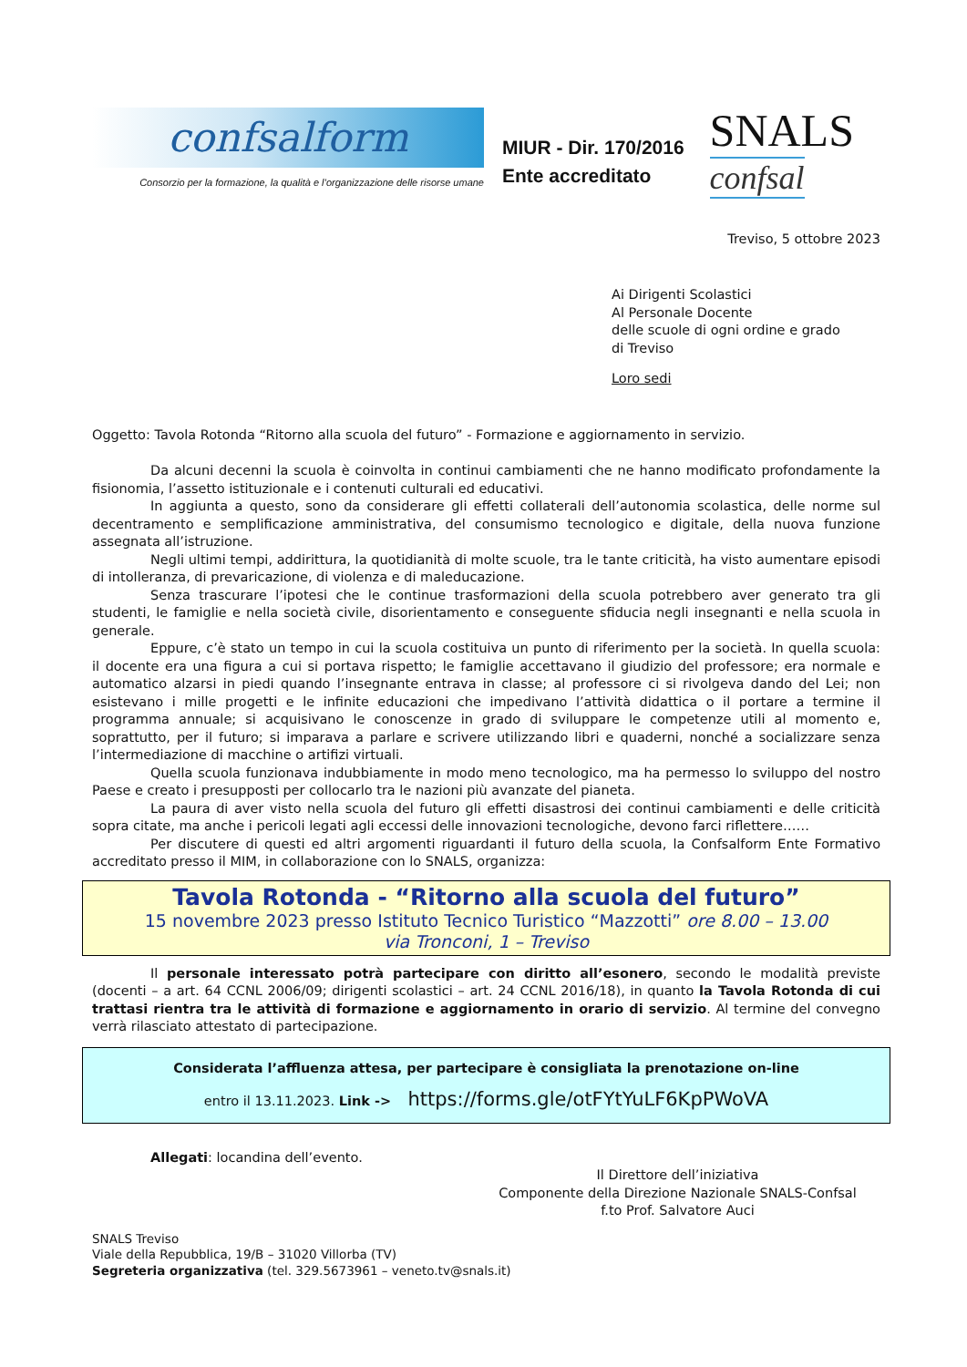confsalform
Consorzio per la formazione, la qualità e l’organizzazione delle risorse umane
MIUR - Dir. 170/2016
Ente accreditato
SNALS
confsal
Treviso, 5 ottobre 2023
Ai Dirigenti Scolastici
Al Personale Docente
delle scuole di ogni ordine e grado
di Treviso
Loro sedi
Oggetto: Tavola Rotonda “Ritorno alla scuola del futuro” - Formazione e aggiornamento in servizio.
Da alcuni decenni la scuola è coinvolta in continui cambiamenti che ne hanno modificato profondamente la fisionomia, l’assetto istituzionale e i contenuti culturali ed educativi.
In aggiunta a questo, sono da considerare gli effetti collaterali dell’autonomia scolastica, delle norme sul decentramento e semplificazione amministrativa, del consumismo tecnologico e digitale, della nuova funzione assegnata all’istruzione.
Negli ultimi tempi, addirittura, la quotidianità di molte scuole, tra le tante criticità, ha visto aumentare episodi di intolleranza, di prevaricazione, di violenza e di maleducazione.
Senza trascurare l’ipotesi che le continue trasformazioni della scuola potrebbero aver generato tra gli studenti, le famiglie e nella società civile, disorientamento e conseguente sfiducia negli insegnanti e nella scuola in generale.
Eppure, c’è stato un tempo in cui la scuola costituiva un punto di riferimento per la società. In quella scuola: il docente era una figura a cui si portava rispetto; le famiglie accettavano il giudizio del professore; era normale e automatico alzarsi in piedi quando l’insegnante entrava in classe; al professore ci si rivolgeva dando del Lei; non esistevano i mille progetti e le infinite educazioni che impedivano l’attività didattica o il portare a termine il programma annuale; si acquisivano le conoscenze in grado di sviluppare le competenze utili al momento e, soprattutto, per il futuro; si imparava a parlare e scrivere utilizzando libri e quaderni, nonché a socializzare senza l’intermediazione di macchine o artifizi virtuali.
Quella scuola funzionava indubbiamente in modo meno tecnologico, ma ha permesso lo sviluppo del nostro Paese e creato i presupposti per collocarlo tra le nazioni più avanzate del pianeta.
La paura di aver visto nella scuola del futuro gli effetti disastrosi dei continui cambiamenti e delle criticità sopra citate, ma anche i pericoli legati agli eccessi delle innovazioni tecnologiche, devono farci riflettere……
Per discutere di questi ed altri argomenti riguardanti il futuro della scuola, la Confsalform Ente Formativo accreditato presso il MIM, in collaborazione con lo SNALS, organizza:
Tavola Rotonda - “Ritorno alla scuola del futuro”
15 novembre 2023 presso Istituto Tecnico Turistico “Mazzotti” ore 8.00 – 13.00
via Tronconi, 1 – Treviso
Il personale interessato potrà partecipare con diritto all’esonero, secondo le modalità previste (docenti – a art. 64 CCNL 2006/09; dirigenti scolastici – art. 24 CCNL 2016/18), in quanto la Tavola Rotonda di cui trattasi rientra tra le attività di formazione e aggiornamento in orario di servizio. Al termine del convegno verrà rilasciato attestato di partecipazione.
Considerata l’affluenza attesa, per partecipare è consigliata la prenotazione on-line
entro il 13.11.2023. Link -> https://forms.gle/otFYtYuLF6KpPWoVA
Allegati: locandina dell’evento.
Il Direttore dell’iniziativa
Componente della Direzione Nazionale SNALS-Confsal
f.to Prof. Salvatore Auci
SNALS Treviso
Viale della Repubblica, 19/B – 31020 Villorba (TV)
Segreteria organizzativa (tel. 329.5673961 – veneto.tv@snals.it)